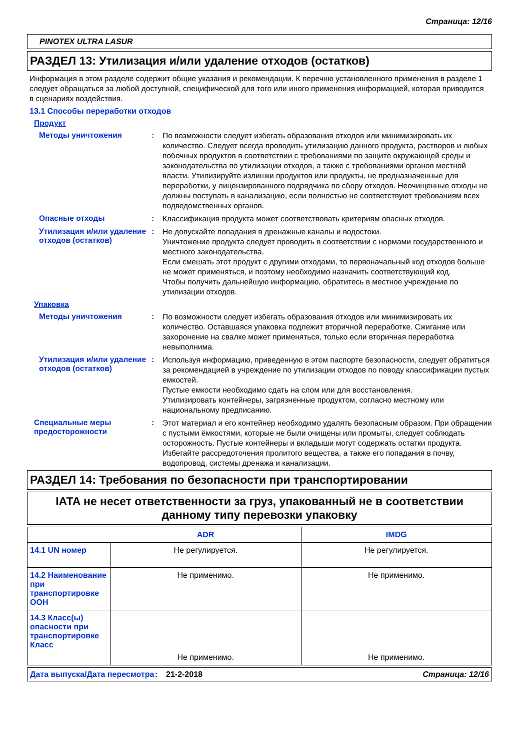Страница: 12/16
PINOTEX ULTRA LASUR
РАЗДЕЛ 13: Утилизация и/или удаление отходов (остатков)
Информация в этом разделе содержит общие указания и рекомендации. К перечню установленного применения в разделе 1 следует обращаться за любой доступной, специфической для того или иного применения информацией, которая приводится в сценариях воздействия.
13.1 Способы переработки отходов
Продукт
Методы уничтожения :
По возможности следует избегать образования отходов или минимизировать их количество. Следует всегда проводить утилизацию данного продукта, растворов и любых побочных продуктов в соответствии с требованиями по защите окружающей среды и законодательства по утилизации отходов, а также с требованиями органов местной власти. Утилизируйте излишки продуктов или продукты, не предназначенные для переработки, у лицензированного подрядчика по сбору отходов. Неочищенные отходы не должны поступать в канализацию, если полностью не соответствуют требованиям всех подведомственных органов.
Опасные отходы :
Классификация продукта может соответствовать критериям опасных отходов.
Утилизация и/или удаление отходов (остатков)
:
Не допускайте попадания в дренажные каналы и водостоки.
Уничтожение продукта следует проводить в соответствии с нормами государственного и местного законодательства.
Если смешать этот продукт с другими отходами, то первоначальный код отходов больше не может применяться, и поэтому необходимо назначить соответствующий код.
Чтобы получить дальнейшую информацию, обратитесь в местное учреждение по утилизации отходов.
Упаковка
Методы уничтожения :
По возможности следует избегать образования отходов или минимизировать их количество. Оставшаяся упаковка подлежит вторичной переработке. Сжигание или захоронение на свалке может применяться, только если вторичная переработка невыполнима.
Утилизация и/или удаление отходов (остатков)
:
Используя информацию, приведенную в этом паспорте безопасности, следует обратиться за рекомендацией в учреждение по утилизации отходов по поводу классификации пустых емкостей.
Пустые емкости необходимо сдать на слом или для восстановления.
Утилизировать контейнеры, загрязненные продуктом, согласно местному или национальному предписанию.
Специальные меры предосторожности
:
Этот материал и его контейнер необходимо удалять безопасным образом. При обращении с пустыми ёмкостями, которые не были очищены или промыты, следует соблюдать осторожность. Пустые контейнеры и вкладыши могут содержать остатки продукта. Избегайте рассредоточения пролитого вещества, а также его попадания в почву, водопровод, системы дренажа и канализации.
РАЗДЕЛ 14: Требования по безопасности при транспортировании
IATA не несет ответственности за груз, упакованный не в соответствии данному типу перевозки упаковку
| | ADR | IMDG |
| --- | --- | --- |
| 14.1 UN номер | Не регулируется. | Не регулируется. |
| 14.2 Наименование при транспортировке ООН | Не применимо. | Не применимо. |
| 14.3 Класс(ы) опасности при транспортировке Класс | Не применимо. | Не применимо. |
Дата выпуска/Дата пересмотра
: 21-2-2018 Страница: 12/16